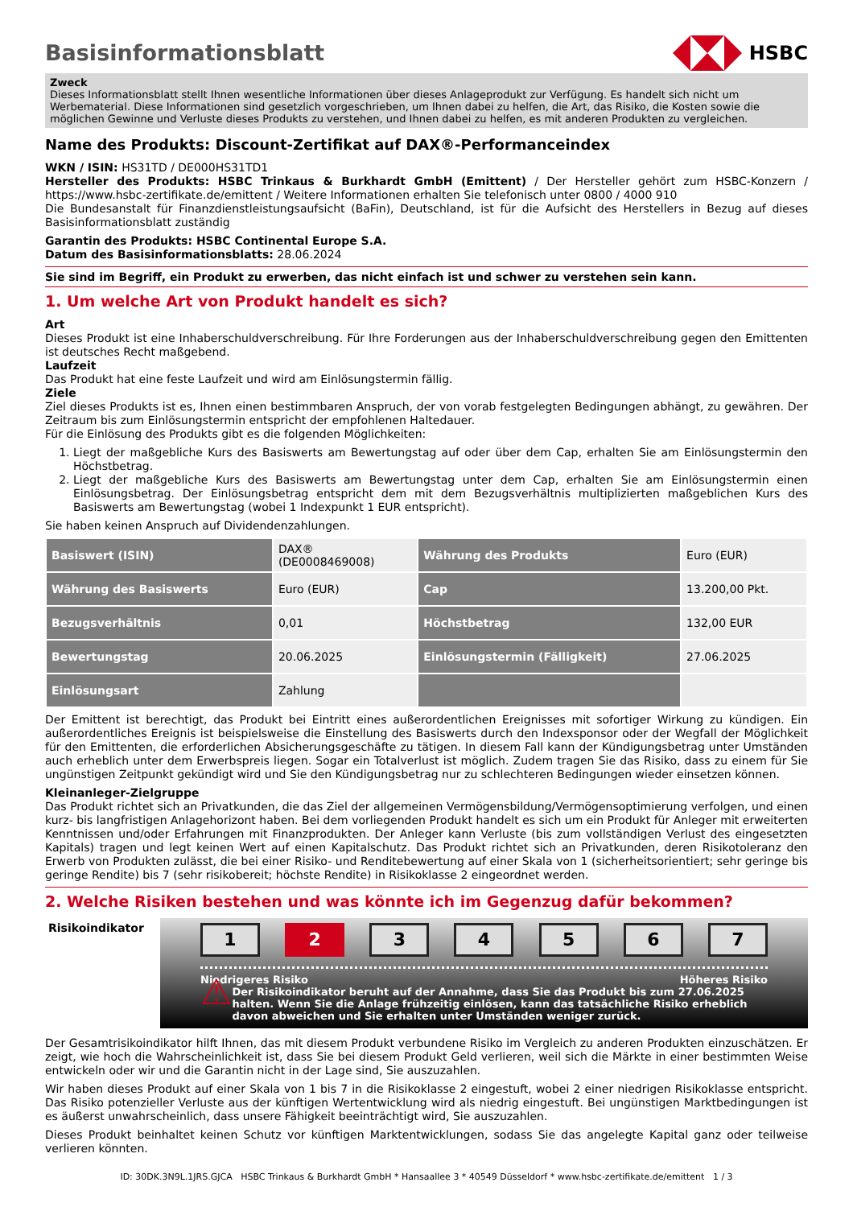Basisinformationsblatt
HSBC
Zweck
Dieses Informationsblatt stellt Ihnen wesentliche Informationen über dieses Anlageprodukt zur Verfügung. Es handelt sich nicht um Werbematerial. Diese Informationen sind gesetzlich vorgeschrieben, um Ihnen dabei zu helfen, die Art, das Risiko, die Kosten sowie die möglichen Gewinne und Verluste dieses Produkts zu verstehen, und Ihnen dabei zu helfen, es mit anderen Produkten zu vergleichen.
Name des Produkts: Discount-Zertifikat auf DAX®-Performanceindex
WKN / ISIN: HS31TD / DE000HS31TD1
Hersteller des Produkts: HSBC Trinkaus & Burkhardt GmbH (Emittent) / Der Hersteller gehört zum HSBC-Konzern / https://www.hsbc-zertifikate.de/emittent / Weitere Informationen erhalten Sie telefonisch unter 0800 / 4000 910
Die Bundesanstalt für Finanzdienstleistungsaufsicht (BaFin), Deutschland, ist für die Aufsicht des Herstellers in Bezug auf dieses Basisinformationsblatt zuständig
Garantin des Produkts: HSBC Continental Europe S.A.
Datum des Basisinformationsblatts: 28.06.2024
Sie sind im Begriff, ein Produkt zu erwerben, das nicht einfach ist und schwer zu verstehen sein kann.
1. Um welche Art von Produkt handelt es sich?
Art
Dieses Produkt ist eine Inhaberschuldverschreibung. Für Ihre Forderungen aus der Inhaberschuldverschreibung gegen den Emittenten ist deutsches Recht maßgebend.
Laufzeit
Das Produkt hat eine feste Laufzeit und wird am Einlösungstermin fällig.
Ziele
Ziel dieses Produkts ist es, Ihnen einen bestimmbaren Anspruch, der von vorab festgelegten Bedingungen abhängt, zu gewähren. Der Zeitraum bis zum Einlösungstermin entspricht der empfohlenen Haltedauer.
Für die Einlösung des Produkts gibt es die folgenden Möglichkeiten:
1. Liegt der maßgebliche Kurs des Basiswerts am Bewertungstag auf oder über dem Cap, erhalten Sie am Einlösungstermin den Höchstbetrag.
2. Liegt der maßgebliche Kurs des Basiswerts am Bewertungstag unter dem Cap, erhalten Sie am Einlösungstermin einen Einlösungsbetrag. Der Einlösungsbetrag entspricht dem mit dem Bezugsverhältnis multiplizierten maßgeblichen Kurs des Basiswerts am Bewertungstag (wobei 1 Indexpunkt 1 EUR entspricht).
Sie haben keinen Anspruch auf Dividendenzahlungen.
| Basiswert (ISIN) | DAX® (DE0008469008) | Währung des Produkts | Euro (EUR) |
| Währung des Basiswerts | Euro (EUR) | Cap | 13.200,00 Pkt. |
| Bezugsverhältnis | 0,01 | Höchstbetrag | 132,00 EUR |
| Bewertungstag | 20.06.2025 | Einlösungstermin (Fälligkeit) | 27.06.2025 |
| Einlösungsart | Zahlung | | |
Der Emittent ist berechtigt, das Produkt bei Eintritt eines außerordentlichen Ereignisses mit sofortiger Wirkung zu kündigen. Ein außerordentliches Ereignis ist beispielsweise die Einstellung des Basiswerts durch den Indexsponsor oder der Wegfall der Möglichkeit für den Emittenten, die erforderlichen Absicherungsgeschäfte zu tätigen. In diesem Fall kann der Kündigungsbetrag unter Umständen auch erheblich unter dem Erwerbspreis liegen. Sogar ein Totalverlust ist möglich. Zudem tragen Sie das Risiko, dass zu einem für Sie ungünstigen Zeitpunkt gekündigt wird und Sie den Kündigungsbetrag nur zu schlechteren Bedingungen wieder einsetzen können.
Kleinanleger-Zielgruppe
Das Produkt richtet sich an Privatkunden, die das Ziel der allgemeinen Vermögensbildung/Vermögensoptimierung verfolgen, und einen kurz- bis langfristigen Anlagehorizont haben. Bei dem vorliegenden Produkt handelt es sich um ein Produkt für Anleger mit erweiterten Kenntnissen und/oder Erfahrungen mit Finanzprodukten. Der Anleger kann Verluste (bis zum vollständigen Verlust des eingesetzten Kapitals) tragen und legt keinen Wert auf einen Kapitalschutz. Das Produkt richtet sich an Privatkunden, deren Risikotoleranz den Erwerb von Produkten zulässt, die bei einer Risiko- und Renditebewertung auf einer Skala von 1 (sicherheitsorientiert; sehr geringe bis geringe Rendite) bis 7 (sehr risikobereit; höchste Rendite) in Risikoklasse 2 eingeordnet werden.
2. Welche Risiken bestehen und was könnte ich im Gegenzug dafür bekommen?
Risikoindikator
1 2 3 4 5 6 7
Niedrigeres Risiko Höheres Risiko
⚠
Der Risikoindikator beruht auf der Annahme, dass Sie das Produkt bis zum 27.06.2025 halten. Wenn Sie die Anlage frühzeitig einlösen, kann das tatsächliche Risiko erheblich davon abweichen und Sie erhalten unter Umständen weniger zurück.
Der Gesamtrisikoindikator hilft Ihnen, das mit diesem Produkt verbundene Risiko im Vergleich zu anderen Produkten einzuschätzen. Er zeigt, wie hoch die Wahrscheinlichkeit ist, dass Sie bei diesem Produkt Geld verlieren, weil sich die Märkte in einer bestimmten Weise entwickeln oder wir und die Garantin nicht in der Lage sind, Sie auszuzahlen.
Wir haben dieses Produkt auf einer Skala von 1 bis 7 in die Risikoklasse 2 eingestuft, wobei 2 einer niedrigen Risikoklasse entspricht. Das Risiko potenzieller Verluste aus der künftigen Wertentwicklung wird als niedrig eingestuft. Bei ungünstigen Marktbedingungen ist es äußerst unwahrscheinlich, dass unsere Fähigkeit beeinträchtigt wird, Sie auszuzahlen.
Dieses Produkt beinhaltet keinen Schutz vor künftigen Marktentwicklungen, sodass Sie das angelegte Kapital ganz oder teilweise verlieren könnten.
ID: 30DK.3N9L.1JRS.GJCA HSBC Trinkaus & Burkhardt GmbH * Hansaallee 3 * 40549 Düsseldorf * www.hsbc-zertifikate.de/emittent 1 / 3